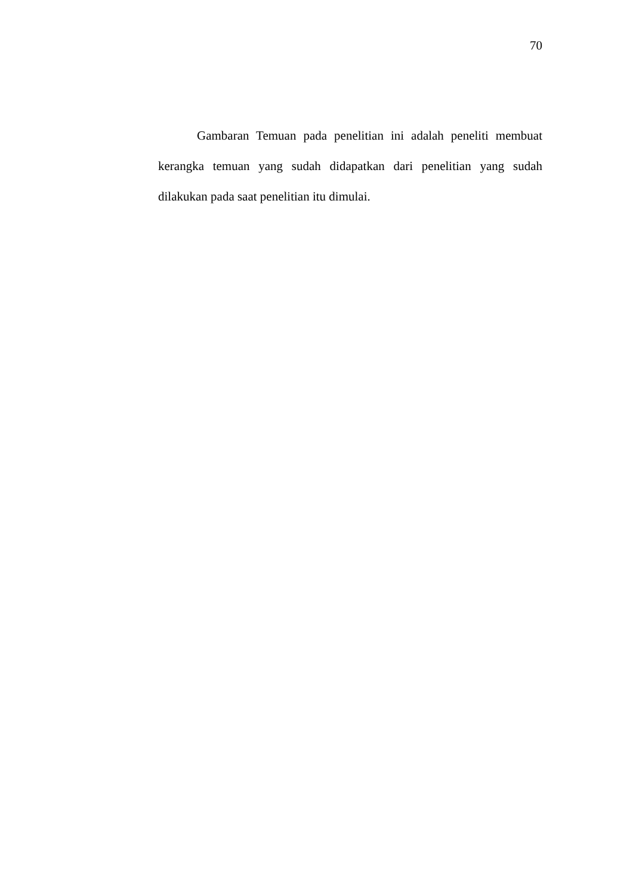70
Gambaran Temuan pada penelitian ini adalah peneliti membuat kerangka temuan yang sudah didapatkan dari penelitian yang sudah dilakukan pada saat penelitian itu dimulai.